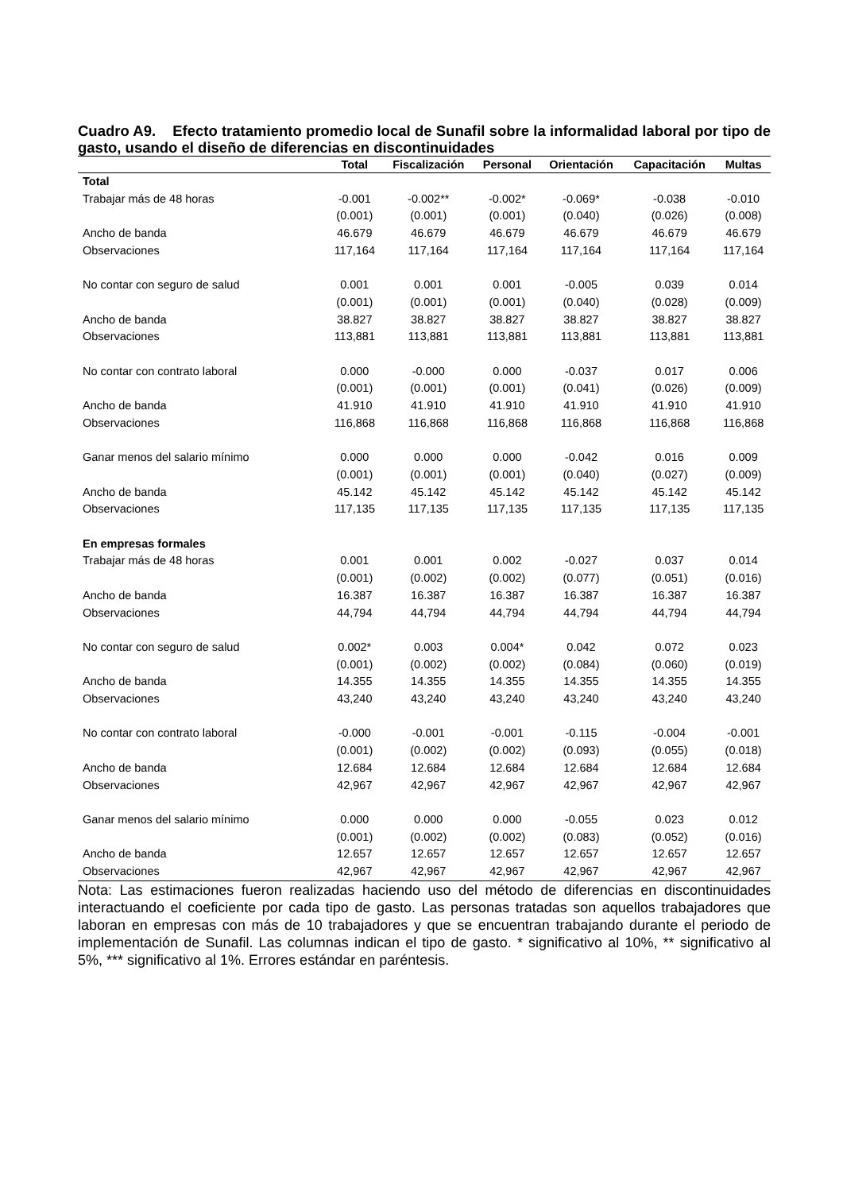Cuadro A9. Efecto tratamiento promedio local de Sunafil sobre la informalidad laboral por tipo de gasto, usando el diseño de diferencias en discontinuidades
| | Total | Fiscalización | Personal | Orientación | Capacitación | Multas |
| --- | --- | --- | --- | --- | --- | --- |
| Total | | | | | | |
| Trabajar más de 48 horas | -0.001 | -0.002** | -0.002* | -0.069* | -0.038 | -0.010 |
| | (0.001) | (0.001) | (0.001) | (0.040) | (0.026) | (0.008) |
| Ancho de banda | 46.679 | 46.679 | 46.679 | 46.679 | 46.679 | 46.679 |
| Observaciones | 117,164 | 117,164 | 117,164 | 117,164 | 117,164 | 117,164 |
| No contar con seguro de salud | 0.001 | 0.001 | 0.001 | -0.005 | 0.039 | 0.014 |
| | (0.001) | (0.001) | (0.001) | (0.040) | (0.028) | (0.009) |
| Ancho de banda | 38.827 | 38.827 | 38.827 | 38.827 | 38.827 | 38.827 |
| Observaciones | 113,881 | 113,881 | 113,881 | 113,881 | 113,881 | 113,881 |
| No contar con contrato laboral | 0.000 | -0.000 | 0.000 | -0.037 | 0.017 | 0.006 |
| | (0.001) | (0.001) | (0.001) | (0.041) | (0.026) | (0.009) |
| Ancho de banda | 41.910 | 41.910 | 41.910 | 41.910 | 41.910 | 41.910 |
| Observaciones | 116,868 | 116,868 | 116,868 | 116,868 | 116,868 | 116,868 |
| Ganar menos del salario mínimo | 0.000 | 0.000 | 0.000 | -0.042 | 0.016 | 0.009 |
| | (0.001) | (0.001) | (0.001) | (0.040) | (0.027) | (0.009) |
| Ancho de banda | 45.142 | 45.142 | 45.142 | 45.142 | 45.142 | 45.142 |
| Observaciones | 117,135 | 117,135 | 117,135 | 117,135 | 117,135 | 117,135 |
| En empresas formales | | | | | | |
| Trabajar más de 48 horas | 0.001 | 0.001 | 0.002 | -0.027 | 0.037 | 0.014 |
| | (0.001) | (0.002) | (0.002) | (0.077) | (0.051) | (0.016) |
| Ancho de banda | 16.387 | 16.387 | 16.387 | 16.387 | 16.387 | 16.387 |
| Observaciones | 44,794 | 44,794 | 44,794 | 44,794 | 44,794 | 44,794 |
| No contar con seguro de salud | 0.002* | 0.003 | 0.004* | 0.042 | 0.072 | 0.023 |
| | (0.001) | (0.002) | (0.002) | (0.084) | (0.060) | (0.019) |
| Ancho de banda | 14.355 | 14.355 | 14.355 | 14.355 | 14.355 | 14.355 |
| Observaciones | 43,240 | 43,240 | 43,240 | 43,240 | 43,240 | 43,240 |
| No contar con contrato laboral | -0.000 | -0.001 | -0.001 | -0.115 | -0.004 | -0.001 |
| | (0.001) | (0.002) | (0.002) | (0.093) | (0.055) | (0.018) |
| Ancho de banda | 12.684 | 12.684 | 12.684 | 12.684 | 12.684 | 12.684 |
| Observaciones | 42,967 | 42,967 | 42,967 | 42,967 | 42,967 | 42,967 |
| Ganar menos del salario mínimo | 0.000 | 0.000 | 0.000 | -0.055 | 0.023 | 0.012 |
| | (0.001) | (0.002) | (0.002) | (0.083) | (0.052) | (0.016) |
| Ancho de banda | 12.657 | 12.657 | 12.657 | 12.657 | 12.657 | 12.657 |
| Observaciones | 42,967 | 42,967 | 42,967 | 42,967 | 42,967 | 42,967 |
Nota: Las estimaciones fueron realizadas haciendo uso del método de diferencias en discontinuidades interactuando el coeficiente por cada tipo de gasto. Las personas tratadas son aquellos trabajadores que laboran en empresas con más de 10 trabajadores y que se encuentran trabajando durante el periodo de implementación de Sunafil. Las columnas indican el tipo de gasto. * significativo al 10%, ** significativo al 5%, *** significativo al 1%. Errores estándar en paréntesis.